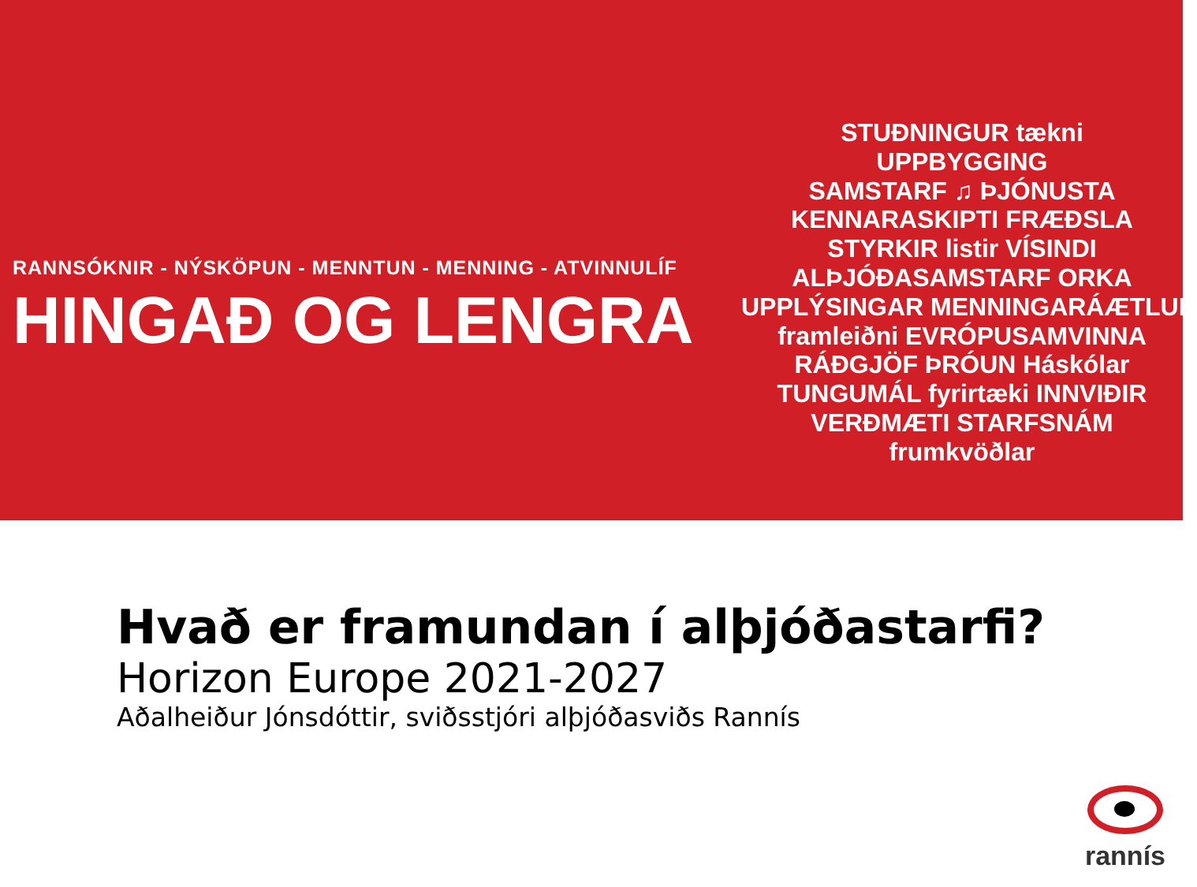RANNSÓKNIR - NÝSKÖPUN - MENNTUN - MENNING - ATVINNULÍF
HINGAÐ OG LENGRA
STUÐNINGUR tækni
UPPBYGGING
SAMSTARF ♫ ÞJÓNUSTA
KENNARASKIPTI FRÆÐSLA
STYRKIR listir VÍSINDI
ALÞJÓÐASAMSTARF ORKA
UPPLÝSINGAR MENNINGARÁÆTLUN
framleiðni EVRÓPUSAMVINNA
RÁÐGJÖF ÞRÓUN Háskólar
TUNGUMÁL fyrirtæki INNVIÐIR
VERÐMÆTI STARFSNÁM
frumkvöðlar
Hvað er framundan í alþjóðastarfi?
Horizon Europe 2021-2027
Aðalheiður Jónsdóttir, sviðsstjóri alþjóðasviðs Rannís
rannís